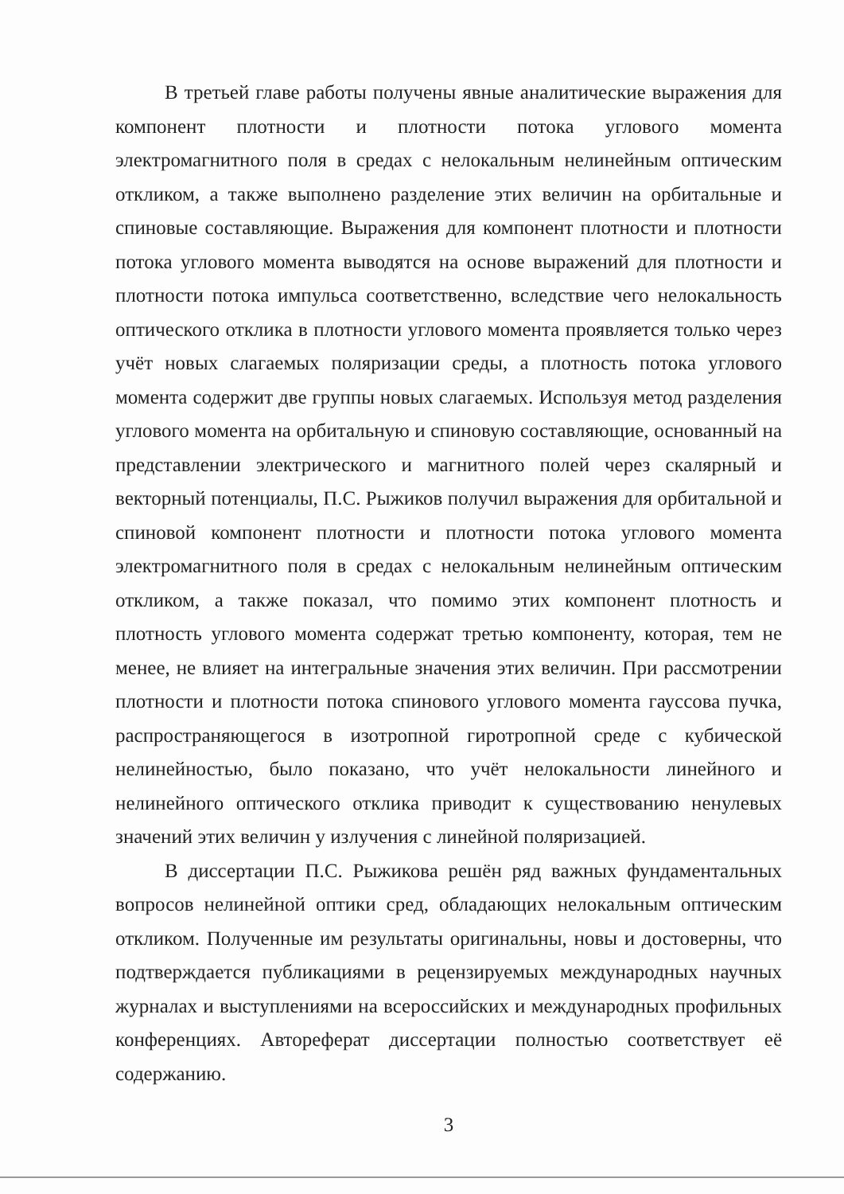В третьей главе работы получены явные аналитические выражения для компонент плотности и плотности потока углового момента электромагнитного поля в средах с нелокальным нелинейным оптическим откликом, а также выполнено разделение этих величин на орбитальные и спиновые составляющие. Выражения для компонент плотности и плотности потока углового момента выводятся на основе выражений для плотности и плотности потока импульса соответственно, вследствие чего нелокальность оптического отклика в плотности углового момента проявляется только через учёт новых слагаемых поляризации среды, а плотность потока углового момента содержит две группы новых слагаемых. Используя метод разделения углового момента на орбитальную и спиновую составляющие, основанный на представлении электрического и магнитного полей через скалярный и векторный потенциалы, П.С. Рыжиков получил выражения для орбитальной и спиновой компонент плотности и плотности потока углового момента электромагнитного поля в средах с нелокальным нелинейным оптическим откликом, а также показал, что помимо этих компонент плотность и плотность углового момента содержат третью компоненту, которая, тем не менее, не влияет на интегральные значения этих величин. При рассмотрении плотности и плотности потока спинового углового момента гауссова пучка, распространяющегося в изотропной гиротропной среде с кубической нелинейностью, было показано, что учёт нелокальности линейного и нелинейного оптического отклика приводит к существованию ненулевых значений этих величин у излучения с линейной поляризацией.
В диссертации П.С. Рыжикова решён ряд важных фундаментальных вопросов нелинейной оптики сред, обладающих нелокальным оптическим откликом. Полученные им результаты оригинальны, новы и достоверны, что подтверждается публикациями в рецензируемых международных научных журналах и выступлениями на всероссийских и международных профильных конференциях. Автореферат диссертации полностью соответствует её содержанию.
3